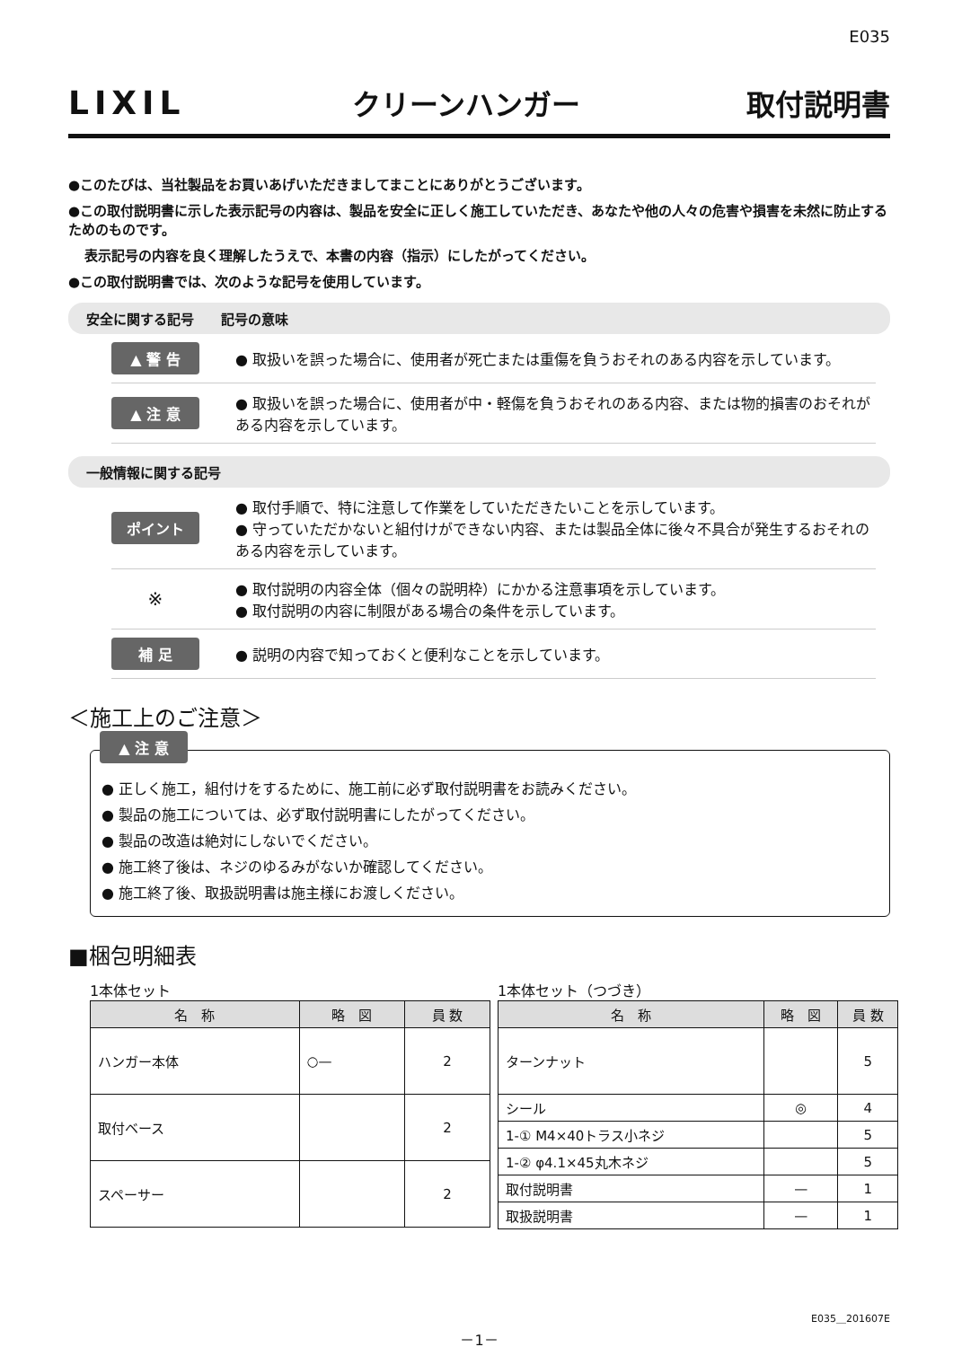E035
LIXIL クリーンハンガー 取付説明書
●このたびは、当社製品をお買いあげいただきましてまことにありがとうございます。
●この取付説明書に示した表示記号の内容は、製品を安全に正しく施工していただき、あなたや他の人々の危害や損害を未然に防止するためのものです。
表示記号の内容を良く理解したうえで、本書の内容（指示）にしたがってください。
●この取付説明書では、次のような記号を使用しています。
安全に関する記号　　記号の意味
▲ 警 告 ● 取扱いを誤った場合に、使用者が死亡または重傷を負うおそれのある内容を示しています。
▲ 注 意 ● 取扱いを誤った場合に、使用者が中・軽傷を負うおそれのある内容、または物的損害のおそれがある内容を示しています。
一般情報に関する記号
ポイント ● 取付手順で、特に注意して作業をしていただきたいことを示しています。
● 守っていただかないと組付けができない内容、または製品全体に後々不具合が発生するおそれのある内容を示しています。
※ ● 取付説明の内容全体（個々の説明枠）にかかる注意事項を示しています。
● 取付説明の内容に制限がある場合の条件を示しています。
補 足 ● 説明の内容で知っておくと便利なことを示しています。
＜施工上のご注意＞
▲ 注 意
● 正しく施工，組付けをするために、施工前に必ず取付説明書をお読みください。
● 製品の施工については、必ず取付説明書にしたがってください。
● 製品の改造は絶対にしないでください。
● 施工終了後は、ネジのゆるみがないか確認してください。
● 施工終了後、取扱説明書は施主様にお渡しください。
■梱包明細表
1本体セット
| 名 称 | 略 図 | 員 数 |
| --- | --- | --- |
| ハンガー本体 | ○— | 2 |
| 取付ベース | | 2 |
| スペーサー | | 2 |
1本体セット（つづき）
| 名 称 | 略 図 | 員 数 |
| --- | --- | --- |
| ターンナット | | 5 |
| シール | ◎ | 4 |
| 1-① M4×40トラス小ネジ | | 5 |
| 1-② φ4.1×45丸木ネジ | | 5 |
| 取付説明書 | — | 1 |
| 取扱説明書 | — | 1 |
E035＿201607E
－1－